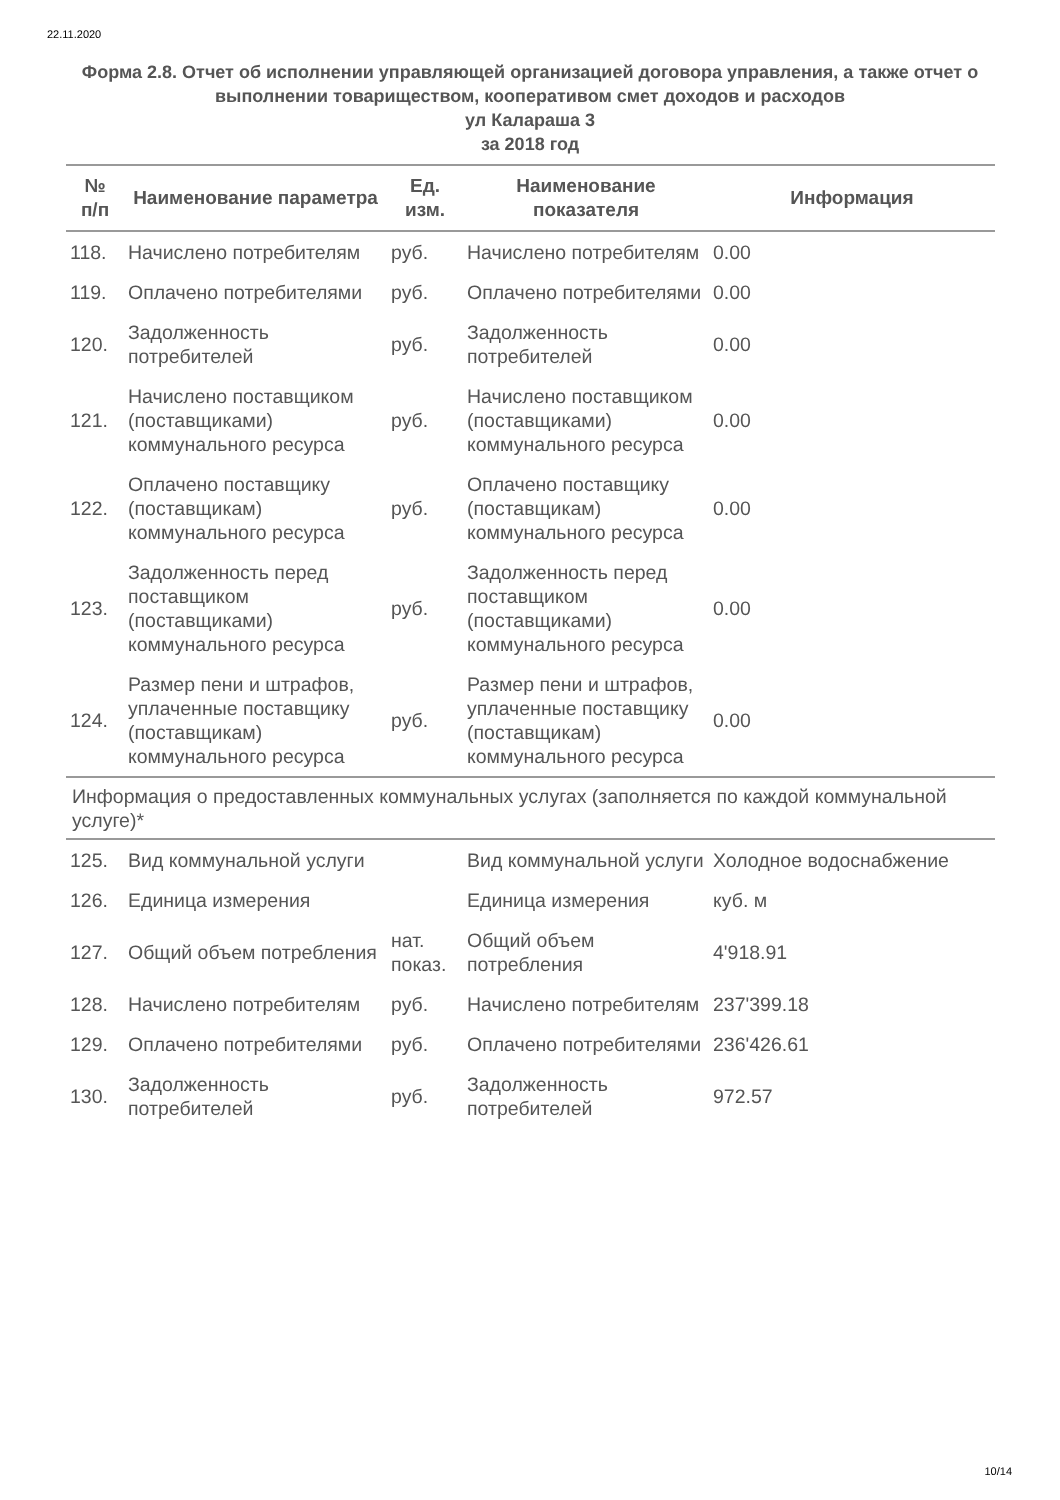22.11.2020
Форма 2.8. Отчет об исполнении управляющей организацией договора управления, а также отчет о выполнении товариществом, кооперативом смет доходов и расходов
ул Калараша 3
за 2018 год
| № п/п | Наименование параметра | Ед. изм. | Наименование показателя | Информация |
| --- | --- | --- | --- | --- |
| 118. | Начислено потребителям | руб. | Начислено потребителям | 0.00 |
| 119. | Оплачено потребителями | руб. | Оплачено потребителями | 0.00 |
| 120. | Задолженность потребителей | руб. | Задолженность потребителей | 0.00 |
| 121. | Начислено поставщиком (поставщиками) коммунального ресурса | руб. | Начислено поставщиком (поставщиками) коммунального ресурса | 0.00 |
| 122. | Оплачено поставщику (поставщикам) коммунального ресурса | руб. | Оплачено поставщику (поставщикам) коммунального ресурса | 0.00 |
| 123. | Задолженность перед поставщиком (поставщиками) коммунального ресурса | руб. | Задолженность перед поставщиком (поставщиками) коммунального ресурса | 0.00 |
| 124. | Размер пени и штрафов, уплаченные поставщику (поставщикам) коммунального ресурса | руб. | Размер пени и штрафов, уплаченные поставщику (поставщикам) коммунального ресурса | 0.00 |
| Информация о предоставленных коммунальных услугах (заполняется по каждой коммунальной услуге)* | | | | |
| 125. | Вид коммунальной услуги | | Вид коммунальной услуги | Холодное водоснабжение |
| 126. | Единица измерения | | Единица измерения | куб. м |
| 127. | Общий объем потребления | нат. показ. | Общий объем потребления | 4'918.91 |
| 128. | Начислено потребителям | руб. | Начислено потребителям | 237'399.18 |
| 129. | Оплачено потребителями | руб. | Оплачено потребителями | 236'426.61 |
| 130. | Задолженность потребителей | руб. | Задолженность потребителей | 972.57 |
10/14